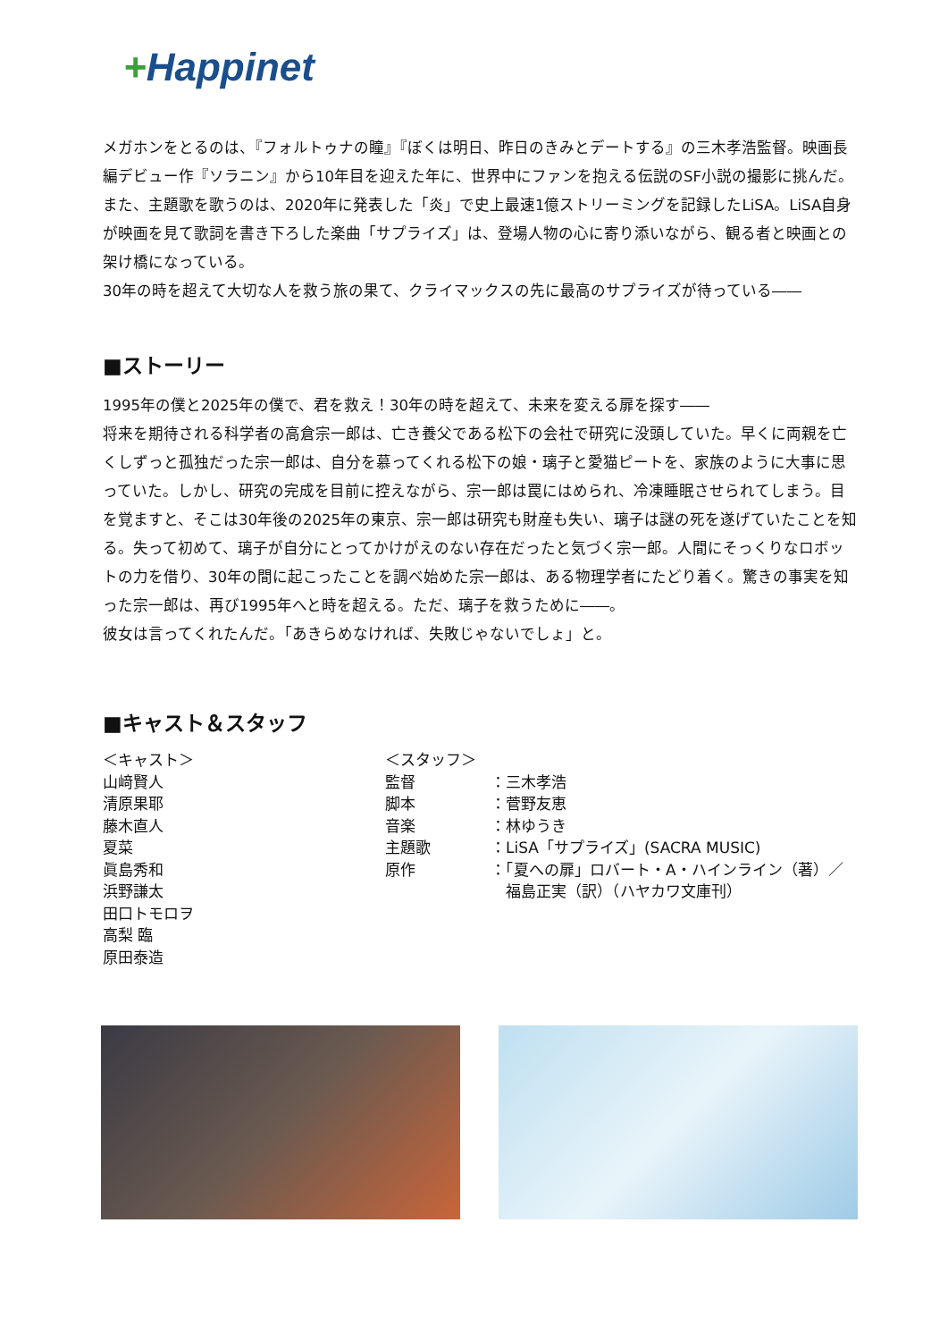+Happinet
メガホンをとるのは、『フォルトゥナの瞳』『ぼくは明日、昨日のきみとデートする』の三木孝浩監督。映画長編デビュー作『ソラニン』から10年目を迎えた年に、世界中にファンを抱える伝説のSF小説の撮影に挑んだ。また、主題歌を歌うのは、2020年に発表した「炎」で史上最速1億ストリーミングを記録したLiSA。LiSA自身が映画を見て歌詞を書き下ろした楽曲「サプライズ」は、登場人物の心に寄り添いながら、観る者と映画との架け橋になっている。
30年の時を超えて大切な人を救う旅の果て、クライマックスの先に最高のサプライズが待っている――
■ストーリー
1995年の僕と2025年の僕で、君を救え！30年の時を超えて、未来を変える扉を探す――
将来を期待される科学者の高倉宗一郎は、亡き養父である松下の会社で研究に没頭していた。早くに両親を亡くしずっと孤独だった宗一郎は、自分を慕ってくれる松下の娘・璃子と愛猫ピートを、家族のように大事に思っていた。しかし、研究の完成を目前に控えながら、宗一郎は罠にはめられ、冷凍睡眠させられてしまう。目を覚ますと、そこは30年後の2025年の東京、宗一郎は研究も財産も失い、璃子は謎の死を遂げていたことを知る。失って初めて、璃子が自分にとってかけがえのない存在だったと気づく宗一郎。人間にそっくりなロボットの力を借り、30年の間に起こったことを調べ始めた宗一郎は、ある物理学者にたどり着く。驚きの事実を知った宗一郎は、再び1995年へと時を超える。ただ、璃子を救うために――。
彼女は言ってくれたんだ。「あきらめなければ、失敗じゃないでしょ」と。
■キャスト＆スタッフ
＜キャスト＞
山﨑賢人
清原果耶
藤木直人
夏菜
眞島秀和
浜野謙太
田口トモロヲ
高梨 臨
原田泰造
＜スタッフ＞
監督
脚本
音楽
主題歌
原作
：三木孝浩
：菅野友恵
：林ゆうき
：LiSA「サプライズ」(SACRA MUSIC)
：「夏への扉」ロバート・A・ハインライン（著）／
　福島正実（訳）（ハヤカワ文庫刊）